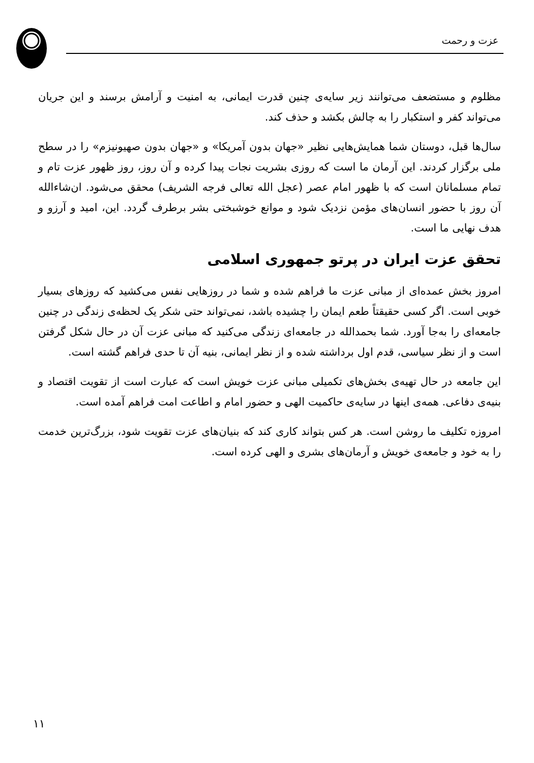عزت و رحمت
مظلوم و مستضعف می‌توانند زیر سایه‌ی چنین قدرت ایمانی، به امنیت و آرامش برسند و این جریان می‌تواند کفر و استکبار را به چالش بکشد و حذف کند.
سال‌ها قبل، دوستان شما همایش‌هایی نظیر «جهان بدون آمریکا» و «جهان بدون صهیونیزم» را در سطح ملی برگزار کردند. این آرمان ما است که روزی بشریت نجات پیدا کرده و آن روز، روز ظهور عزت تام و تمام مسلمانان است که با ظهور امام عصر (عجل الله تعالی فرجه الشریف) محقق می‌شود. ان‌شاءالله آن روز با حضور انسان‌های مؤمن نزدیک شود و موانع خوشبختی بشر برطرف گردد. این، امید و آرزو و هدف نهایی ما است.
تحقق عزت ایران در پرتو جمهوری اسلامی
امروز بخش عمده‌ای از مبانی عزت ما فراهم شده و شما در روزهایی نفس می‌کشید که روزهای بسیار خوبی است. اگر کسی حقیقتاً طعم ایمان را چشیده باشد، نمی‌تواند حتی شکر یک لحظه‌ی زندگی در چنین جامعه‌ای را به‌جا آورد. شما بحمدالله در جامعه‌ای زندگی می‌کنید که مبانی عزت آن در حال شکل گرفتن است و از نظر سیاسی، قدم اول برداشته شده و از نظر ایمانی، بنیه آن تا حدی فراهم گشته است.
این جامعه در حال تهیه‌ی بخش‌های تکمیلی مبانی عزت خویش است که عبارت است از تقویت اقتصاد و بنیه‌ی دفاعی. همه‌ی اینها در سایه‌ی حاکمیت الهی و حضور امام و اطاعت امت فراهم آمده است.
امروزه تکلیف ما روشن است. هر کس بتواند کاری کند که بنیان‌های عزت تقویت شود، بزرگ‌ترین خدمت را به خود و جامعه‌ی خویش و آرمان‌های بشری و الهی کرده است.
۱۱